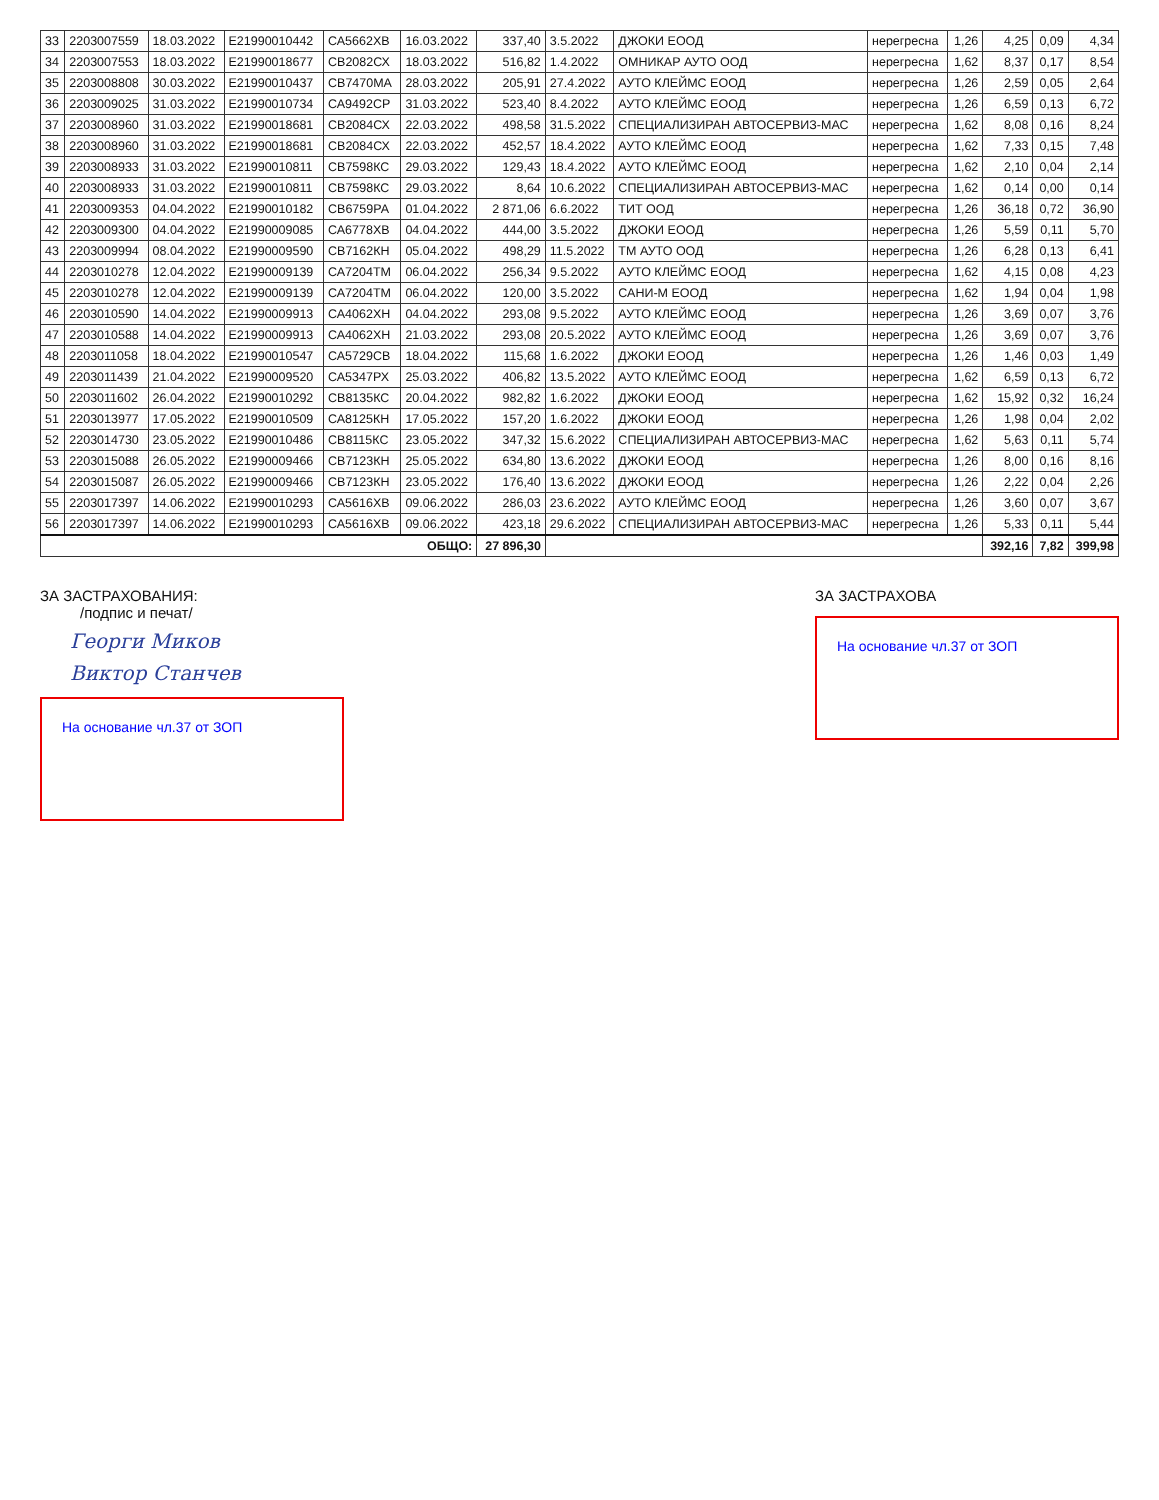| 33 | 2203007559 | 18.03.2022 | E21990010442 | СА5662ХВ | 16.03.2022 | 337,40 | 3.5.2022 | ДЖОКИ ЕООД | нерегресна | 1,26 | 4,25 | 0,09 | 4,34 |
| 34 | 2203007553 | 18.03.2022 | E21990018677 | СВ2082СХ | 18.03.2022 | 516,82 | 1.4.2022 | ОМНИКАР АУТО ООД | нерегресна | 1,62 | 8,37 | 0,17 | 8,54 |
| 35 | 2203008808 | 30.03.2022 | E21990010437 | СВ7470МА | 28.03.2022 | 205,91 | 27.4.2022 | АУТО КЛЕЙМС ЕООД | нерегресна | 1,26 | 2,59 | 0,05 | 2,64 |
| 36 | 2203009025 | 31.03.2022 | E21990010734 | СА9492СР | 31.03.2022 | 523,40 | 8.4.2022 | АУТО КЛЕЙМС ЕООД | нерегресна | 1,26 | 6,59 | 0,13 | 6,72 |
| 37 | 2203008960 | 31.03.2022 | E21990018681 | СВ2084СХ | 22.03.2022 | 498,58 | 31.5.2022 | СПЕЦИАЛИЗИРАН АВТОСЕРВИЗ-МАС | нерегресна | 1,62 | 8,08 | 0,16 | 8,24 |
| 38 | 2203008960 | 31.03.2022 | E21990018681 | СВ2084СХ | 22.03.2022 | 452,57 | 18.4.2022 | АУТО КЛЕЙМС ЕООД | нерегресна | 1,62 | 7,33 | 0,15 | 7,48 |
| 39 | 2203008933 | 31.03.2022 | E21990010811 | СВ7598КС | 29.03.2022 | 129,43 | 18.4.2022 | АУТО КЛЕЙМС ЕООД | нерегресна | 1,62 | 2,10 | 0,04 | 2,14 |
| 40 | 2203008933 | 31.03.2022 | E21990010811 | СВ7598КС | 29.03.2022 | 8,64 | 10.6.2022 | СПЕЦИАЛИЗИРАН АВТОСЕРВИЗ-МАС | нерегресна | 1,62 | 0,14 | 0,00 | 0,14 |
| 41 | 2203009353 | 04.04.2022 | E21990010182 | СВ6759РА | 01.04.2022 | 2 871,06 | 6.6.2022 | ТИТ ООД | нерегресна | 1,26 | 36,18 | 0,72 | 36,90 |
| 42 | 2203009300 | 04.04.2022 | E21990009085 | СА6778ХВ | 04.04.2022 | 444,00 | 3.5.2022 | ДЖОКИ ЕООД | нерегресна | 1,26 | 5,59 | 0,11 | 5,70 |
| 43 | 2203009994 | 08.04.2022 | E21990009590 | СВ7162КН | 05.04.2022 | 498,29 | 11.5.2022 | ТМ АУТО ООД | нерегресна | 1,26 | 6,28 | 0,13 | 6,41 |
| 44 | 2203010278 | 12.04.2022 | E21990009139 | СА7204ТМ | 06.04.2022 | 256,34 | 9.5.2022 | АУТО КЛЕЙМС ЕООД | нерегресна | 1,62 | 4,15 | 0,08 | 4,23 |
| 45 | 2203010278 | 12.04.2022 | E21990009139 | СА7204ТМ | 06.04.2022 | 120,00 | 3.5.2022 | САНИ-М ЕООД | нерегресна | 1,62 | 1,94 | 0,04 | 1,98 |
| 46 | 2203010590 | 14.04.2022 | E21990009913 | СА4062ХН | 04.04.2022 | 293,08 | 9.5.2022 | АУТО КЛЕЙМС ЕООД | нерегресна | 1,26 | 3,69 | 0,07 | 3,76 |
| 47 | 2203010588 | 14.04.2022 | E21990009913 | СА4062ХН | 21.03.2022 | 293,08 | 20.5.2022 | АУТО КЛЕЙМС ЕООД | нерегресна | 1,26 | 3,69 | 0,07 | 3,76 |
| 48 | 2203011058 | 18.04.2022 | E21990010547 | СА5729СВ | 18.04.2022 | 115,68 | 1.6.2022 | ДЖОКИ ЕООД | нерегресна | 1,26 | 1,46 | 0,03 | 1,49 |
| 49 | 2203011439 | 21.04.2022 | E21990009520 | СА5347РХ | 25.03.2022 | 406,82 | 13.5.2022 | АУТО КЛЕЙМС ЕООД | нерегресна | 1,62 | 6,59 | 0,13 | 6,72 |
| 50 | 2203011602 | 26.04.2022 | E21990010292 | СВ8135КС | 20.04.2022 | 982,82 | 1.6.2022 | ДЖОКИ ЕООД | нерегресна | 1,62 | 15,92 | 0,32 | 16,24 |
| 51 | 2203013977 | 17.05.2022 | E21990010509 | СА8125КН | 17.05.2022 | 157,20 | 1.6.2022 | ДЖОКИ ЕООД | нерегресна | 1,26 | 1,98 | 0,04 | 2,02 |
| 52 | 2203014730 | 23.05.2022 | E21990010486 | СВ8115КС | 23.05.2022 | 347,32 | 15.6.2022 | СПЕЦИАЛИЗИРАН АВТОСЕРВИЗ-МАС | нерегресна | 1,62 | 5,63 | 0,11 | 5,74 |
| 53 | 2203015088 | 26.05.2022 | E21990009466 | СВ7123КН | 25.05.2022 | 634,80 | 13.6.2022 | ДЖОКИ ЕООД | нерегресна | 1,26 | 8,00 | 0,16 | 8,16 |
| 54 | 2203015087 | 26.05.2022 | E21990009466 | СВ7123КН | 23.05.2022 | 176,40 | 13.6.2022 | ДЖОКИ ЕООД | нерегресна | 1,26 | 2,22 | 0,04 | 2,26 |
| 55 | 2203017397 | 14.06.2022 | E21990010293 | СА5616ХВ | 09.06.2022 | 286,03 | 23.6.2022 | АУТО КЛЕЙМС ЕООД | нерегресна | 1,26 | 3,60 | 0,07 | 3,67 |
| 56 | 2203017397 | 14.06.2022 | E21990010293 | СА5616ХВ | 09.06.2022 | 423,18 | 29.6.2022 | СПЕЦИАЛИЗИРАН АВТОСЕРВИЗ-МАС | нерегресна | 1,26 | 5,33 | 0,11 | 5,44 |
| ОБЩО: | | | | | | 27 896,30 | | | | | 392,16 | 7,82 | 399,98 |
ЗА ЗАСТРАХОВАНИЯ:
/подпис и печат/
Георги Миков
Виктор Станчев
На основание чл.37 от ЗОП
ЗА ЗАСТРАХОВА
На основание чл.37 от ЗОП